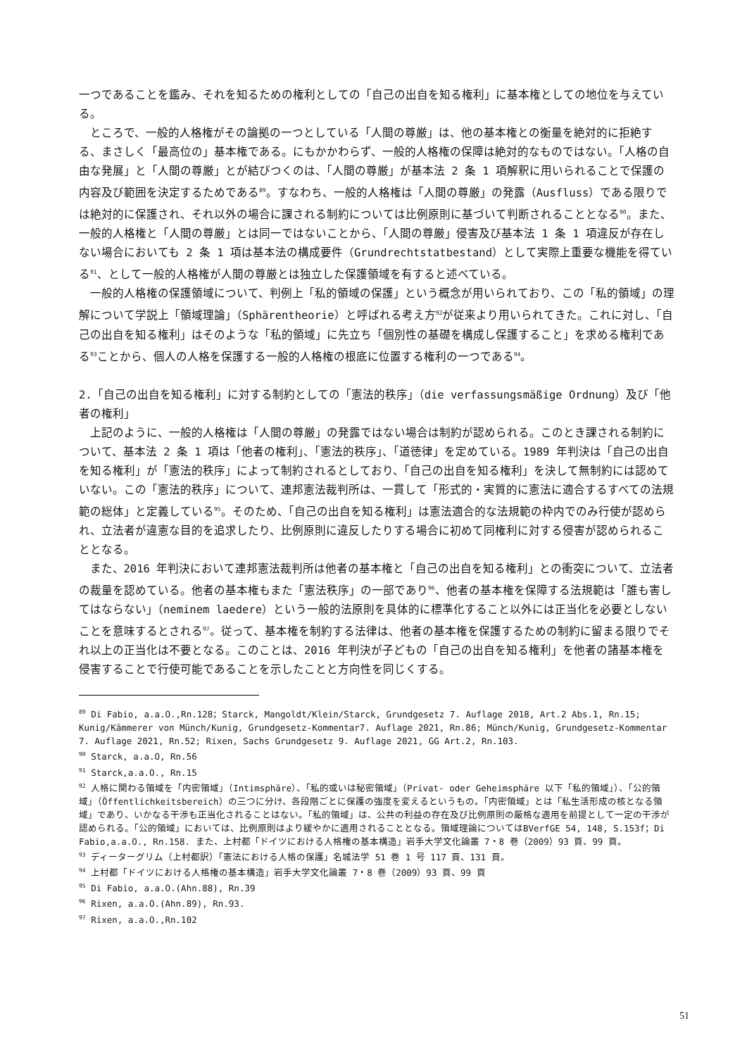一つであることを鑑み、それを知るための権利としての「自己の出自を知る権利」に基本権としての地位を与えている。
ところで、一般的人格権がその論拠の一つとしている「人間の尊厳」は、他の基本権との衡量を絶対的に拒絶する、まさしく「最高位の」基本権である。にもかかわらず、一般的人格権の保障は絶対的なものではない。「人格の自由な発展」と「人間の尊厳」とが結びつくのは、「人間の尊厳」が基本法 2 条 1 項解釈に用いられることで保護の内容及び範囲を決定するためである<sup>89</sup>。すなわち、一般的人格権は「人間の尊厳」の発露（Ausfluss）である限りでは絶対的に保護され、それ以外の場合に課される制約については比例原則に基づいて判断されることとなる<sup>90</sup>。また、一般的人格権と「人間の尊厳」とは同一ではないことから、「人間の尊厳」侵害及び基本法 1 条 1 項違反が存在しない場合においても 2 条 1 項は基本法の構成要件（Grundrechtstatbestand）として実際上重要な機能を得ている<sup>91</sup>、として一般的人格権が人間の尊厳とは独立した保護領域を有すると述べている。
一般的人格権の保護領域について、判例上「私的領域の保護」という概念が用いられており、この「私的領域」の理解について学説上「領域理論」（Sphärentheorie）と呼ばれる考え方<sup>92</sup>が従来より用いられてきた。これに対し、「自己の出自を知る権利」はそのような「私的領域」に先立ち「個別性の基礎を構成し保護すること」を求める権利である<sup>93</sup>ことから、個人の人格を保護する一般的人格権の根底に位置する権利の一つである<sup>94</sup>。
2.「自己の出自を知る権利」に対する制約としての「憲法的秩序」（die verfassungsmäßige Ordnung）及び「他者の権利」
上記のように、一般的人格権は「人間の尊厳」の発露ではない場合は制約が認められる。このとき課される制約について、基本法 2 条 1 項は「他者の権利」、「憲法的秩序」、「道徳律」を定めている。1989 年判決は「自己の出自を知る権利」が「憲法的秩序」によって制約されるとしており、「自己の出自を知る権利」を決して無制約には認めていない。この「憲法的秩序」について、連邦憲法裁判所は、一貫して「形式的・実質的に憲法に適合するすべての法規範の総体」と定義している<sup>95</sup>。そのため、「自己の出自を知る権利」は憲法適合的な法規範の枠内でのみ行使が認められ、立法者が違憲な目的を追求したり、比例原則に違反したりする場合に初めて同権利に対する侵害が認められることとなる。
また、2016 年判決において連邦憲法裁判所は他者の基本権と「自己の出自を知る権利」との衝突について、立法者の裁量を認めている。他者の基本権もまた「憲法秩序」の一部であり<sup>96</sup>、他者の基本権を保障する法規範は「誰も害してはならない」（neminem laedere）という一般的法原則を具体的に標準化すること以外には正当化を必要としないことを意味するとされる<sup>97</sup>。従って、基本権を制約する法律は、他者の基本権を保護するための制約に留まる限りでそれ以上の正当化は不要となる。このことは、2016 年判決が子どもの「自己の出自を知る権利」を他者の諸基本権を侵害することで行使可能であることを示したことと方向性を同じくする。
<sup>89</sup> Di Fabio, a.a.O.,Rn.128；Starck, Mangoldt/Klein/Starck, Grundgesetz 7. Auflage 2018, Art.2 Abs.1, Rn.15; Kunig/Kämmerer von Münch/Kunig, Grundgesetz-Kommentar7. Auflage 2021, Rn.86; Münch/Kunig, Grundgesetz-Kommentar 7. Auflage 2021, Rn.52; Rixen, Sachs Grundgesetz 9. Auflage 2021, GG Art.2, Rn.103.
<sup>90</sup> Starck, a.a.O, Rn.56
<sup>91</sup> Starck,a.a.O., Rn.15
<sup>92</sup> 人格に関わる領域を「内密領域」（Intimsphäre）、「私的或いは秘密領域」（Privat- oder Geheimsphäre 以下「私的領域」）、「公的領域」（Öffentlichkeitsbereich）の三つに分け、各段階ごとに保護の強度を変えるというもの。「内密領域」とは「私生活形成の核となる領域」であり、いかなる干渉も正当化されることはない。「私的領域」は、公共の利益の存在及び比例原則の厳格な適用を前提として一定の干渉が認められる。「公的領域」においては、比例原則はより緩やかに適用されることとなる。領域理論についてはBVerfGE 54, 148, S.153f；Di Fabio,a.a.O., Rn.158. また、上村都「ドイツにおける人格権の基本構造」岩手大学文化論叢 7・8 巻（2009）93 頁、99 頁。
<sup>93</sup> ディーターグリム（上村都訳）「憲法における人格の保護」名城法学 51 巻 1 号 117 頁、131 頁。
<sup>94</sup> 上村都「ドイツにおける人格権の基本構造」岩手大学文化論叢 7・8 巻（2009）93 頁、99 頁
<sup>95</sup> Di Fabio, a.a.O.(Ahn.88), Rn.39
<sup>96</sup> Rixen, a.a.O.(Ahn.89), Rn.93.
<sup>97</sup> Rixen, a.a.O.,Rn.102
51